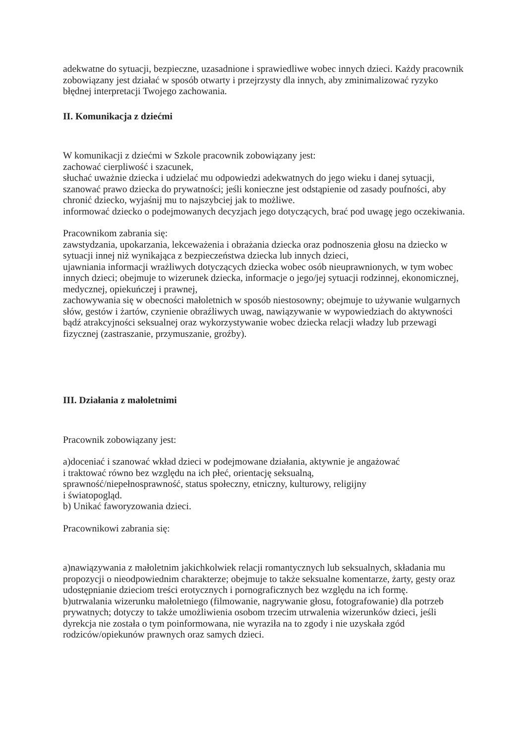adekwatne do sytuacji, bezpieczne, uzasadnione i sprawiedliwe wobec innych dzieci. Każdy pracownik zobowiązany jest działać w sposób otwarty i przejrzysty dla innych, aby zminimalizować ryzyko błędnej interpretacji Twojego zachowania.
II. Komunikacja z dziećmi
W komunikacji z dziećmi w Szkole pracownik zobowiązany jest:
zachować cierpliwość i szacunek,
słuchać uważnie dziecka i udzielać mu odpowiedzi adekwatnych do jego wieku i danej sytuacji,
szanować prawo dziecka do prywatności; jeśli konieczne jest odstąpienie od zasady poufności, aby chronić dziecko, wyjaśnij mu to najszybciej jak to możliwe.
informować dziecko o podejmowanych decyzjach jego dotyczących, brać pod uwagę jego oczekiwania.
Pracownikom zabrania się:
zawstydzania, upokarzania, lekceważenia i obrażania dziecka oraz podnoszenia głosu na dziecko w sytuacji innej niż wynikająca z bezpieczeństwa dziecka lub innych dzieci,
ujawniania informacji wrażliwych dotyczących dziecka wobec osób nieuprawnionych, w tym wobec innych dzieci; obejmuje to wizerunek dziecka, informacje o jego/jej sytuacji rodzinnej, ekonomicznej, medycznej, opiekuńczej i prawnej,
zachowywania się w obecności małoletnich w sposób niestosowny; obejmuje to używanie wulgarnych słów, gestów i żartów, czynienie obraźliwych uwag, nawiązywanie w wypowiedziach do aktywności bądź atrakcyjności seksualnej oraz wykorzystywanie wobec dziecka relacji władzy lub przewagi fizycznej (zastraszanie, przymuszanie, groźby).
III. Działania z małoletnimi
Pracownik zobowiązany jest:
a)doceniać i szanować wkład dzieci w podejmowane działania, aktywnie je angażować
i traktować równo bez względu na ich płeć, orientację seksualną,
sprawność/niepełnosprawność, status społeczny, etniczny, kulturowy, religijny
i światopogląd.
b) Unikać faworyzowania dzieci.
Pracownikowi zabrania się:
a)nawiązywania z małoletnim jakichkolwiek relacji romantycznych lub seksualnych, składania mu propozycji o nieodpowiednim charakterze; obejmuje to także seksualne komentarze, żarty, gesty oraz udostępnianie dzieciom treści erotycznych i pornograficznych bez względu na ich formę.
b)utrwalania wizerunku małoletniego (filmowanie, nagrywanie głosu, fotografowanie) dla potrzeb prywatnych; dotyczy to także umożliwienia osobom trzecim utrwalenia wizerunków dzieci, jeśli dyrekcja nie została o tym poinformowana, nie wyraziła na to zgody i nie uzyskała zgód rodziców/opiekunów prawnych oraz samych dzieci.